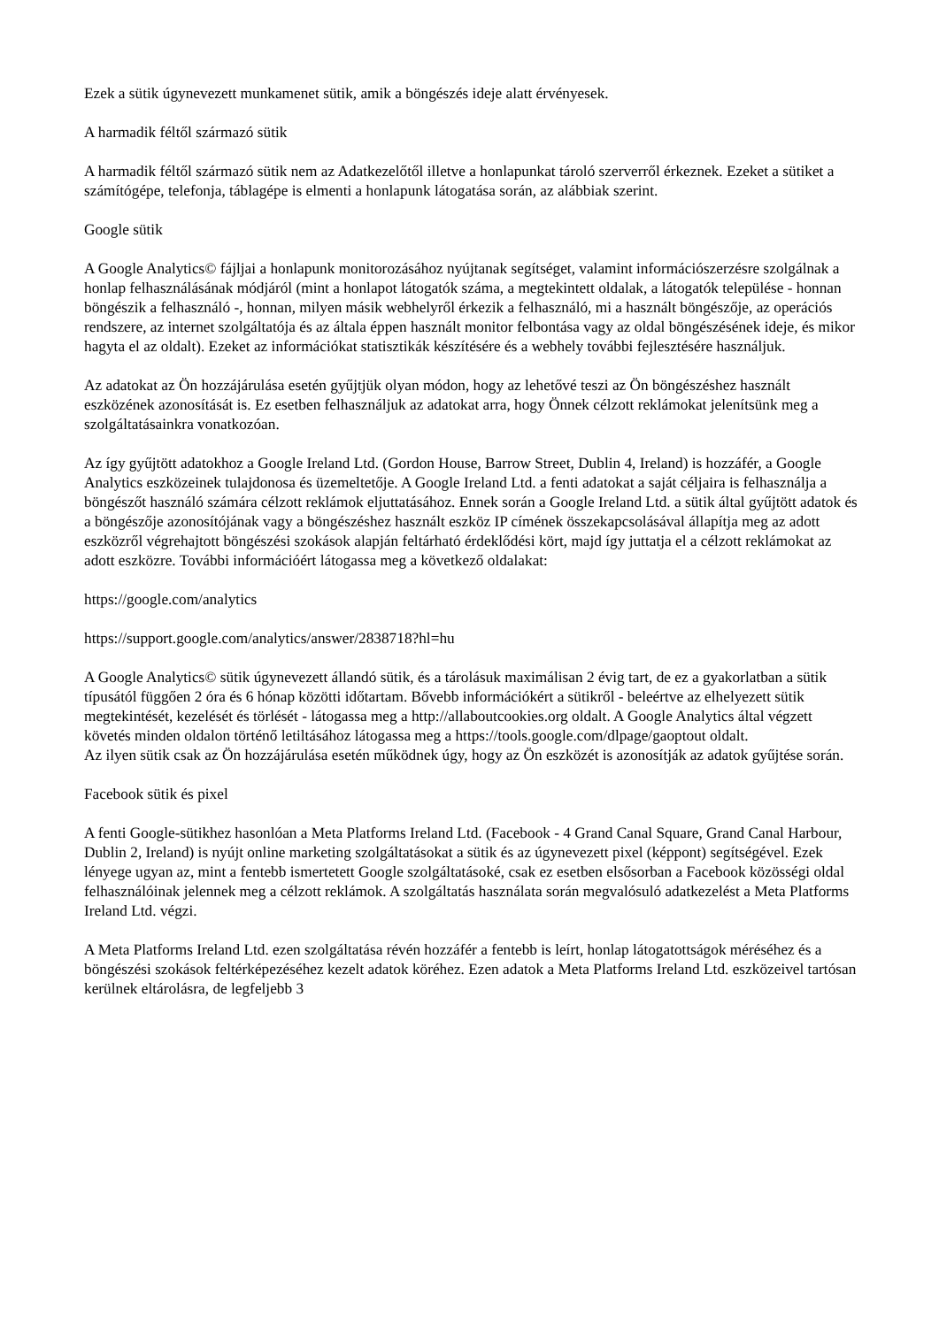Ezek a sütik úgynevezett munkamenet sütik, amik a böngészés ideje alatt érvényesek.
A harmadik féltől származó sütik
A harmadik féltől származó sütik nem az Adatkezelőtől illetve a honlapunkat tároló szerverről érkeznek. Ezeket a sütiket a számítógépe, telefonja, táblagépe is elmenti a honlapunk látogatása során, az alábbiak szerint.
Google sütik
A Google Analytics© fájljai a honlapunk monitorozásához nyújtanak segítséget, valamint információszerzésre szolgálnak a honlap felhasználásának módjáról (mint a honlapot látogatók száma, a megtekintett oldalak, a látogatók települése - honnan böngészik a felhasználó -, honnan, milyen másik webhelyről érkezik a felhasználó, mi a használt böngészője, az operációs rendszere, az internet szolgáltatója és az általa éppen használt monitor felbontása vagy az oldal böngészésének ideje, és mikor hagyta el az oldalt). Ezeket az információkat statisztikák készítésére és a webhely további fejlesztésére használjuk.
Az adatokat az Ön hozzájárulása esetén gyűjtjük olyan módon, hogy az lehetővé teszi az Ön böngészéshez használt eszközének azonosítását is. Ez esetben felhasználjuk az adatokat arra, hogy Önnek célzott reklámokat jelenítsünk meg a szolgáltatásainkra vonatkozóan.
Az így gyűjtött adatokhoz a Google Ireland Ltd. (Gordon House, Barrow Street, Dublin 4, Ireland) is hozzáfér, a Google Analytics eszközeinek tulajdonosa és üzemeltetője. A Google Ireland Ltd. a fenti adatokat a saját céljaira is felhasználja a böngészőt használó számára célzott reklámok eljuttatásához. Ennek során a Google Ireland Ltd. a sütik által gyűjtött adatok és a böngészője azonosítójának vagy a böngészéshez használt eszköz IP címének összekapcsolásával állapítja meg az adott eszközről végrehajtott böngészési szokások alapján feltárható érdeklődési kört, majd így juttatja el a célzott reklámokat az adott eszközre. További információért látogassa meg a következő oldalakat:
https://google.com/analytics
https://support.google.com/analytics/answer/2838718?hl=hu
A Google Analytics© sütik úgynevezett állandó sütik, és a tárolásuk maximálisan 2 évig tart, de ez a gyakorlatban a sütik típusától függően 2 óra és 6 hónap közötti időtartam. Bővebb információkért a sütikről - beleértve az elhelyezett sütik megtekintését, kezelését és törlését - látogassa meg a http://allaboutcookies.org oldalt. A Google Analytics által végzett követés minden oldalon történő letiltásához látogassa meg a https://tools.google.com/dlpage/gaoptout oldalt.
Az ilyen sütik csak az Ön hozzájárulása esetén működnek úgy, hogy az Ön eszközét is azonosítják az adatok gyűjtése során.
Facebook sütik és pixel
A fenti Google-sütikhez hasonlóan a Meta Platforms Ireland Ltd. (Facebook - 4 Grand Canal Square, Grand Canal Harbour, Dublin 2, Ireland) is nyújt online marketing szolgáltatásokat a sütik és az úgynevezett pixel (képpont) segítségével. Ezek lényege ugyan az, mint a fentebb ismertetett Google szolgáltatásoké, csak ez esetben elsősorban a Facebook közösségi oldal felhasználóinak jelennek meg a célzott reklámok. A szolgáltatás használata során megvalósuló adatkezelést a Meta Platforms Ireland Ltd. végzi.
A Meta Platforms Ireland Ltd. ezen szolgáltatása révén hozzáfér a fentebb is leírt, honlap látogatottságok méréséhez és a böngészési szokások feltérképezéséhez kezelt adatok köréhez. Ezen adatok a Meta Platforms Ireland Ltd. eszközeivel tartósan kerülnek eltárolásra, de legfeljebb 3